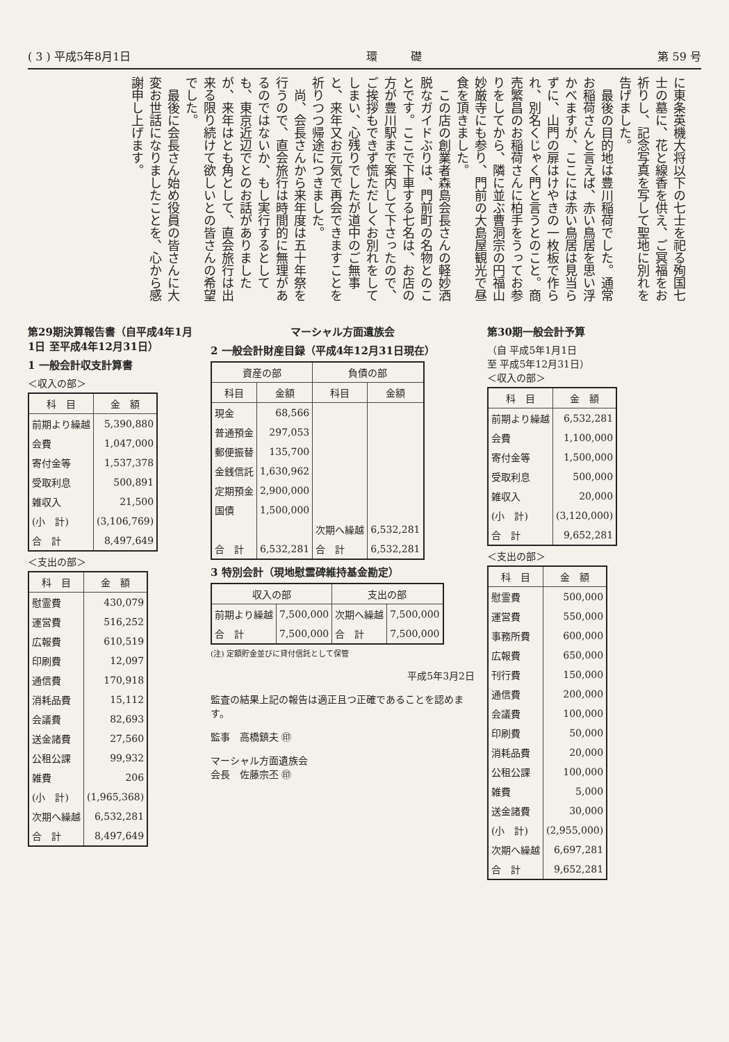( 3 ) 平成5年8月1日 環　　　礎 第 59 号
に東条英機大将以下の七士を祀る殉国七士の墓に、花と線香を供え、ご冥福をお祈りし、記念写真を写して聖地に別れを告げました。
　最後の目的地は豊川稲荷でした。通常お稲荷さんと言えば、赤い鳥居を思い浮かべますが、ここには赤い鳥居は見当らずに、山門の扉はけやきの一枚板で作られ、別名くじゃく門と言うとのこと。商売繁昌のお稲荷さんに柏手をうってお参りをしてから、隣に並ぶ曹洞宗の円福山妙厳寺にも参り、門前の大島屋観光で昼食を頂きました。
　この店の創業者森島会長さんの軽妙洒脱なガイドぶりは、門前町の名物とのことです。ここで下車する七名は、お店の方が豊川駅まで案内して下さったので、ご挨拶もできず慌ただしくお別れをしてしまい、心残りでしたが道中のご無事と、来年又お元気で再会できますことを祈りつつ帰途につきました。
　尚、会長さんから来年度は五十年祭を行うので、直会旅行は時間的に無理があるのではないか、もし実行するとしても、東京近辺でとのお話がありましたが、来年はとも角として、直会旅行は出来る限り続けて欲しいとの皆さんの希望でした。
　最後に会長さん始め役員の皆さんに大変お世話になりましたことを、心から感謝申し上げます。
第29期決算報告書（自平成4年1月1日 至平成4年12月31日）
1 一般会計収支計算書
＜収入の部＞
| 科 目 | 金 額 |
| --- | --- |
| 前期より繰越 | 5,390,880 |
| 会費 | 1,047,000 |
| 寄付金等 | 1,537,378 |
| 受取利息 | 500,891 |
| 雑収入 | 21,500 |
| (小 計) | (3,106,769) |
| 合 計 | 8,497,649 |
＜支出の部＞
| 科 目 | 金 額 |
| --- | --- |
| 慰霊費 | 430,079 |
| 運営費 | 516,252 |
| 広報費 | 610,519 |
| 印刷費 | 12,097 |
| 通信費 | 170,918 |
| 消耗品費 | 15,112 |
| 会議費 | 82,693 |
| 送金諸費 | 27,560 |
| 公租公課 | 99,932 |
| 雑費 | 206 |
| (小 計) | (1,965,368) |
| 次期へ繰越 | 6,532,281 |
| 合 計 | 8,497,649 |
マーシャル方面遺族会
2 一般会計財産目録（平成4年12月31日現在）
| 資産の部 | | 負債の部 | |
| --- | --- | --- | --- |
| 科目 | 金額 | 科目 | 金額 |
| 現金 | 68,566 | | |
| 普通預金 | 297,053 | | |
| 郵便振替 | 135,700 | | |
| 金銭信託 | 1,630,962 | | |
| 定期預金 | 2,900,000 | | |
| 国債 | 1,500,000 | | |
| | | 次期へ繰越 | 6,532,281 |
| 合 計 | 6,532,281 | 合 計 | 6,532,281 |
3 特別会計（現地慰霊碑維持基金勘定）
| 収入の部 | | 支出の部 | |
| --- | --- | --- | --- |
| 前期より繰越 | 7,500,000 | 次期へ繰越 | 7,500,000 |
| 合 計 | 7,500,000 | 合 計 | 7,500,000 |
(注) 定額貯金並びに貸付信託として保管
平成5年3月2日
監査の結果上記の報告は適正且つ正確であることを認めます。
監事　高橋鎮夫 ㊞
マーシャル方面遺族会
会長　佐藤宗丕 ㊞
第30期一般会計予算
（自 平成5年1月1日
至 平成5年12月31日）
＜収入の部＞
| 科 目 | 金 額 |
| --- | --- |
| 前期より繰越 | 6,532,281 |
| 会費 | 1,100,000 |
| 寄付金等 | 1,500,000 |
| 受取利息 | 500,000 |
| 雑収入 | 20,000 |
| (小 計) | (3,120,000) |
| 合 計 | 9,652,281 |
＜支出の部＞
| 科 目 | 金 額 |
| --- | --- |
| 慰霊費 | 500,000 |
| 運営費 | 550,000 |
| 事務所費 | 600,000 |
| 広報費 | 650,000 |
| 刊行費 | 150,000 |
| 通信費 | 200,000 |
| 会議費 | 100,000 |
| 印刷費 | 50,000 |
| 消耗品費 | 20,000 |
| 公租公課 | 100,000 |
| 雑費 | 5,000 |
| 送金諸費 | 30,000 |
| (小 計) | (2,955,000) |
| 次期へ繰越 | 6,697,281 |
| 合 計 | 9,652,281 |